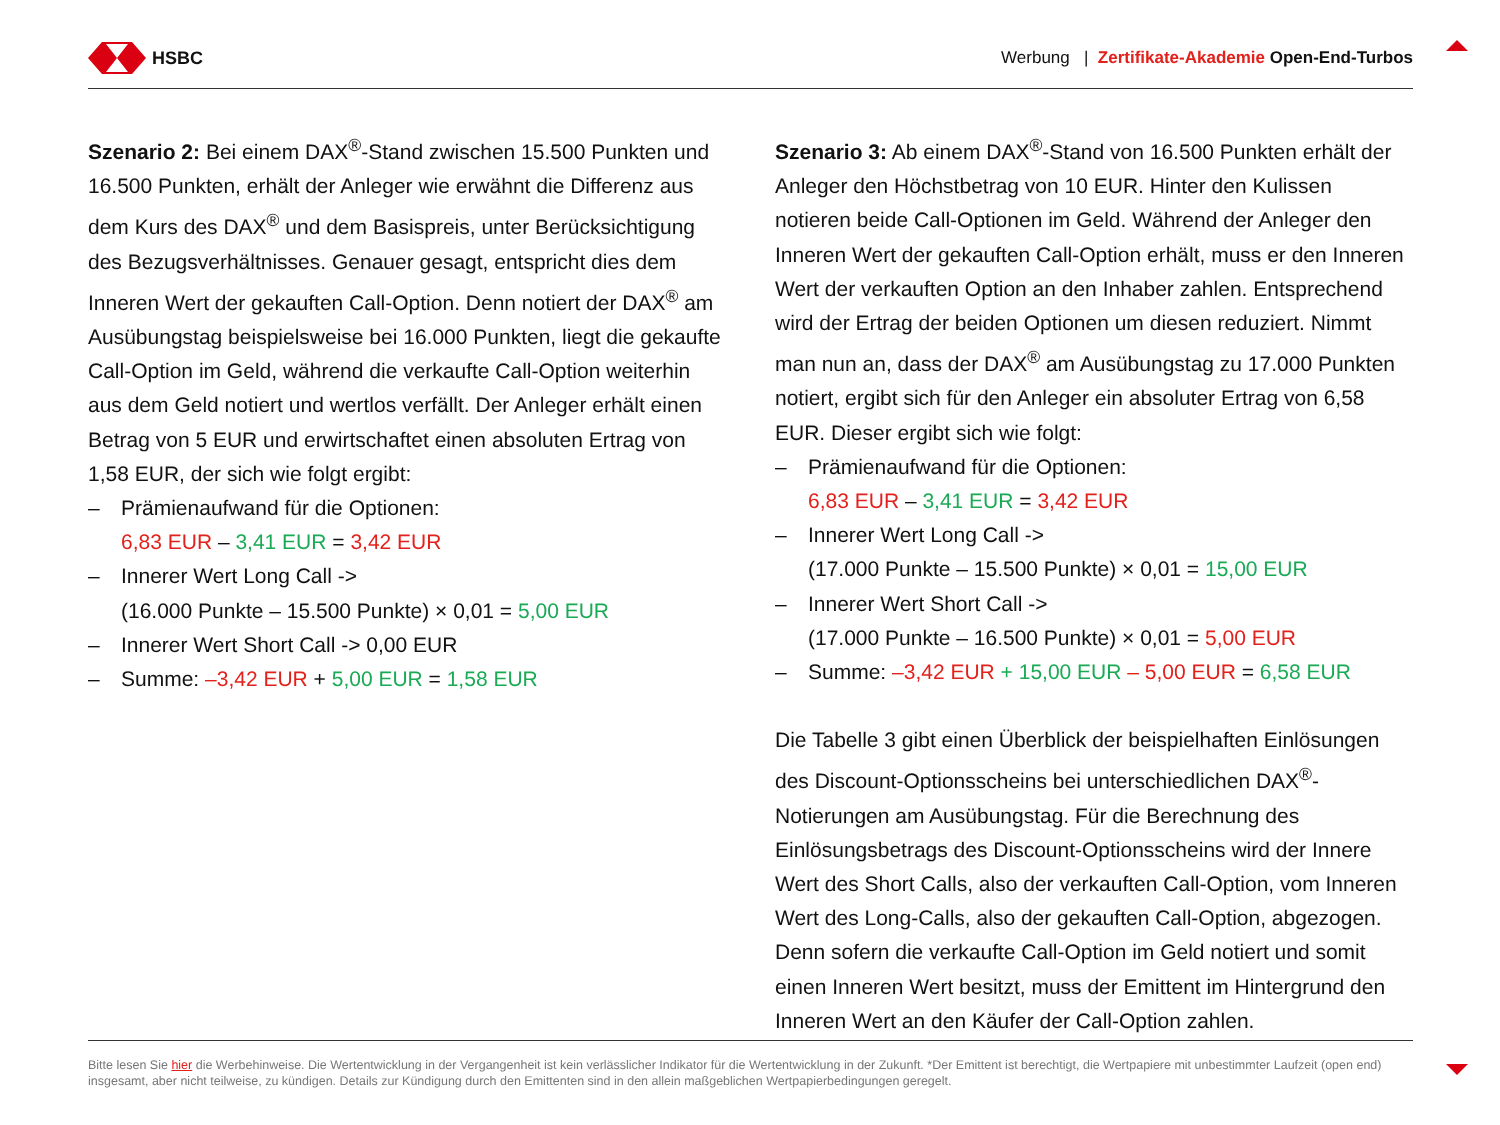HSBC
Werbung | Zertifikate-Akademie Open-End-Turbos
Szenario 2: Bei einem DAX<sup>®</sup>-Stand zwischen 15.500 Punkten und 16.500 Punkten, erhält der Anleger wie erwähnt die Differenz aus dem Kurs des DAX<sup>®</sup> und dem Basispreis, unter Berücksichtigung des Bezugsverhältnisses. Genauer gesagt, entspricht dies dem Inneren Wert der gekauften Call-Option. Denn notiert der DAX<sup>®</sup> am Ausübungstag beispielsweise bei 16.000 Punkten, liegt die gekaufte Call-Option im Geld, während die verkaufte Call-Option weiterhin aus dem Geld notiert und wertlos verfällt. Der Anleger erhält einen Betrag von 5 EUR und erwirtschaftet einen absoluten Ertrag von 1,58 EUR, der sich wie folgt ergibt:
– Prämienaufwand für die Optionen:
6,83 EUR – 3,41 EUR = 3,42 EUR
– Innerer Wert Long Call ->
(16.000 Punkte – 15.500 Punkte) × 0,01 = 5,00 EUR
– Innerer Wert Short Call -> 0,00 EUR
– Summe: –3,42 EUR + 5,00 EUR = 1,58 EUR
Szenario 3: Ab einem DAX<sup>®</sup>-Stand von 16.500 Punkten erhält der Anleger den Höchstbetrag von 10 EUR. Hinter den Kulissen notieren beide Call-Optionen im Geld. Während der Anleger den Inneren Wert der gekauften Call-Option erhält, muss er den Inneren Wert der verkauften Option an den Inhaber zahlen. Entsprechend wird der Ertrag der beiden Optionen um diesen reduziert. Nimmt man nun an, dass der DAX<sup>®</sup> am Ausübungstag zu 17.000 Punkten notiert, ergibt sich für den Anleger ein absoluter Ertrag von 6,58 EUR. Dieser ergibt sich wie folgt:
– Prämienaufwand für die Optionen:
6,83 EUR – 3,41 EUR = 3,42 EUR
– Innerer Wert Long Call ->
(17.000 Punkte – 15.500 Punkte) × 0,01 = 15,00 EUR
– Innerer Wert Short Call ->
(17.000 Punkte – 16.500 Punkte) × 0,01 = 5,00 EUR
– Summe: –3,42 EUR + 15,00 EUR – 5,00 EUR = 6,58 EUR
Die Tabelle 3 gibt einen Überblick der beispielhaften Einlösungen des Discount-Optionsscheins bei unterschiedlichen DAX<sup>®</sup>-Notierungen am Ausübungstag. Für die Berechnung des Einlösungsbetrags des Discount-Optionsscheins wird der Innere Wert des Short Calls, also der verkauften Call-Option, vom Inneren Wert des Long-Calls, also der gekauften Call-Option, abgezogen. Denn sofern die verkaufte Call-Option im Geld notiert und somit einen Inneren Wert besitzt, muss der Emittent im Hintergrund den Inneren Wert an den Käufer der Call-Option zahlen.
Bitte lesen Sie hier die Werbehinweise. Die Wertentwicklung in der Vergangenheit ist kein verlässlicher Indikator für die Wertentwicklung in der Zukunft. *Der Emittent ist berechtigt, die Wertpapiere mit unbestimmter Laufzeit (open end) insgesamt, aber nicht teilweise, zu kündigen. Details zur Kündigung durch den Emittenten sind in den allein maßgeblichen Wertpapierbedingungen geregelt.